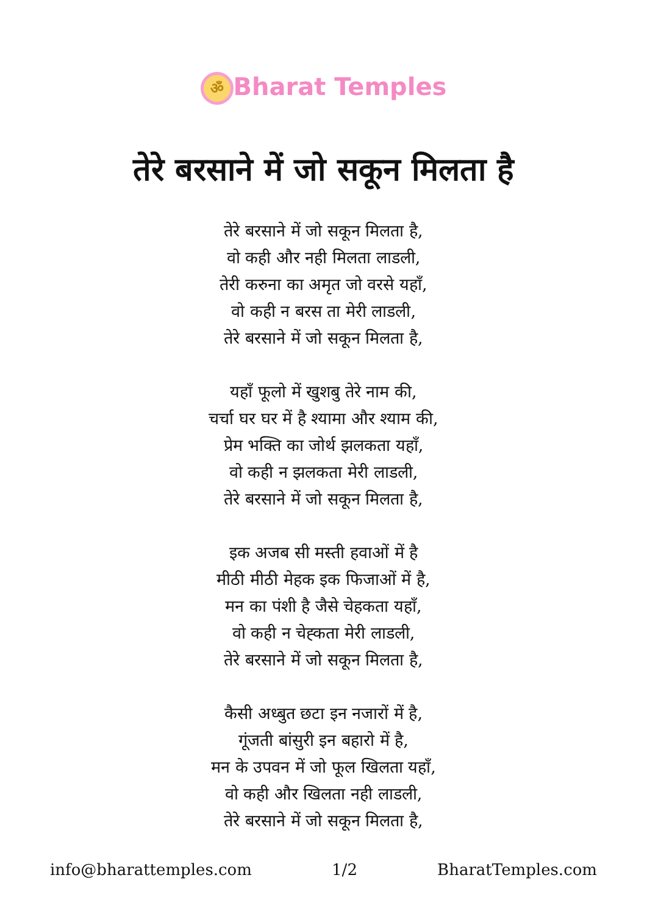ॐ Bharat Temples
तेरे बरसाने में जो सकून मिलता है
तेरे बरसाने में जो सकून मिलता है,
वो कही और नही मिलता लाडली,
तेरी करुना का अमृत जो वरसे यहाँ,
वो कही न बरस ता मेरी लाडली,
तेरे बरसाने में जो सकून मिलता है,
यहाँ फूलो में खुशबु तेरे नाम की,
चर्चा घर घर में है श्यामा और श्याम की,
प्रेम भक्ति का जोर्थ झलकता यहाँ,
वो कही न झलकता मेरी लाडली,
तेरे बरसाने में जो सकून मिलता है,
इक अजब सी मस्ती हवाओं में है
मीठी मीठी मेहक इक फिजाओं में है,
मन का पंशी है जैसे चेहकता यहाँ,
वो कही न चेह्कता मेरी लाडली,
तेरे बरसाने में जो सकून मिलता है,
कैसी अध्बुत छटा इन नजारों में है,
गूंजती बांसुरी इन बहारो में है,
मन के उपवन में जो फूल खिलता यहाँ,
वो कही और खिलता नही लाडली,
तेरे बरसाने में जो सकून मिलता है,
info@bharattemples.com 1/2 BharatTemples.com